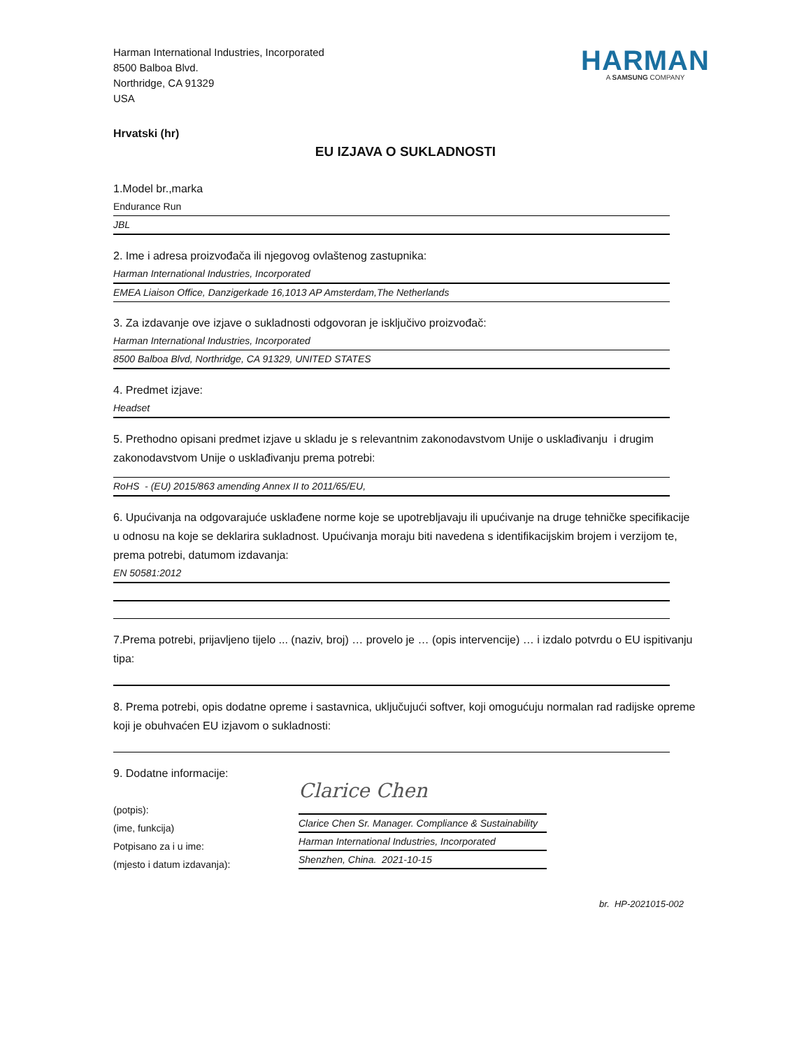Harman International Industries, Incorporated
8500 Balboa Blvd.
Northridge, CA 91329
USA
HARMAN
A SAMSUNG COMPANY
Hrvatski (hr)
EU IZJAVA O SUKLADNOSTI
1.Model br.,marka
Endurance Run
JBL
2. Ime i adresa proizvođača ili njegovog ovlaštenog zastupnika:
Harman International Industries, Incorporated
EMEA Liaison Office, Danzigerkade 16,1013 AP Amsterdam,The Netherlands
3. Za izdavanje ove izjave o sukladnosti odgovoran je isključivo proizvođač:
Harman International Industries, Incorporated
8500 Balboa Blvd, Northridge, CA 91329, UNITED STATES
4. Predmet izjave:
Headset
5. Prethodno opisani predmet izjave u skladu je s relevantnim zakonodavstvom Unije o usklađivanju i drugim zakonodavstvom Unije o usklađivanju prema potrebi:
RoHS - (EU) 2015/863 amending Annex II to 2011/65/EU,
6. Upućivanja na odgovarajuće usklađene norme koje se upotrebljavaju ili upućivanje na druge tehničke specifikacije u odnosu na koje se deklarira sukladnost. Upućivanja moraju biti navedena s identifikacijskim brojem i verzijom te, prema potrebi, datumom izdavanja:
EN 50581:2012
7.Prema potrebi, prijavljeno tijelo ... (naziv, broj) … provelo je … (opis intervencije) … i izdalo potvrdu o EU ispitivanju tipa:
8. Prema potrebi, opis dodatne opreme i sastavnica, uključujući softver, koji omogućuju normalan rad radijske opreme koji je obuhvaćen EU izjavom o sukladnosti:
9. Dodatne informacije:
(potpis):
(ime, funkcija)
Potpisano za i u ime:
(mjesto i datum izdavanja):
Clarice Chen
Clarice Chen Sr. Manager. Compliance & Sustainability
Harman International Industries, Incorporated
Shenzhen, China. 2021-10-15
br. HP-2021015-002